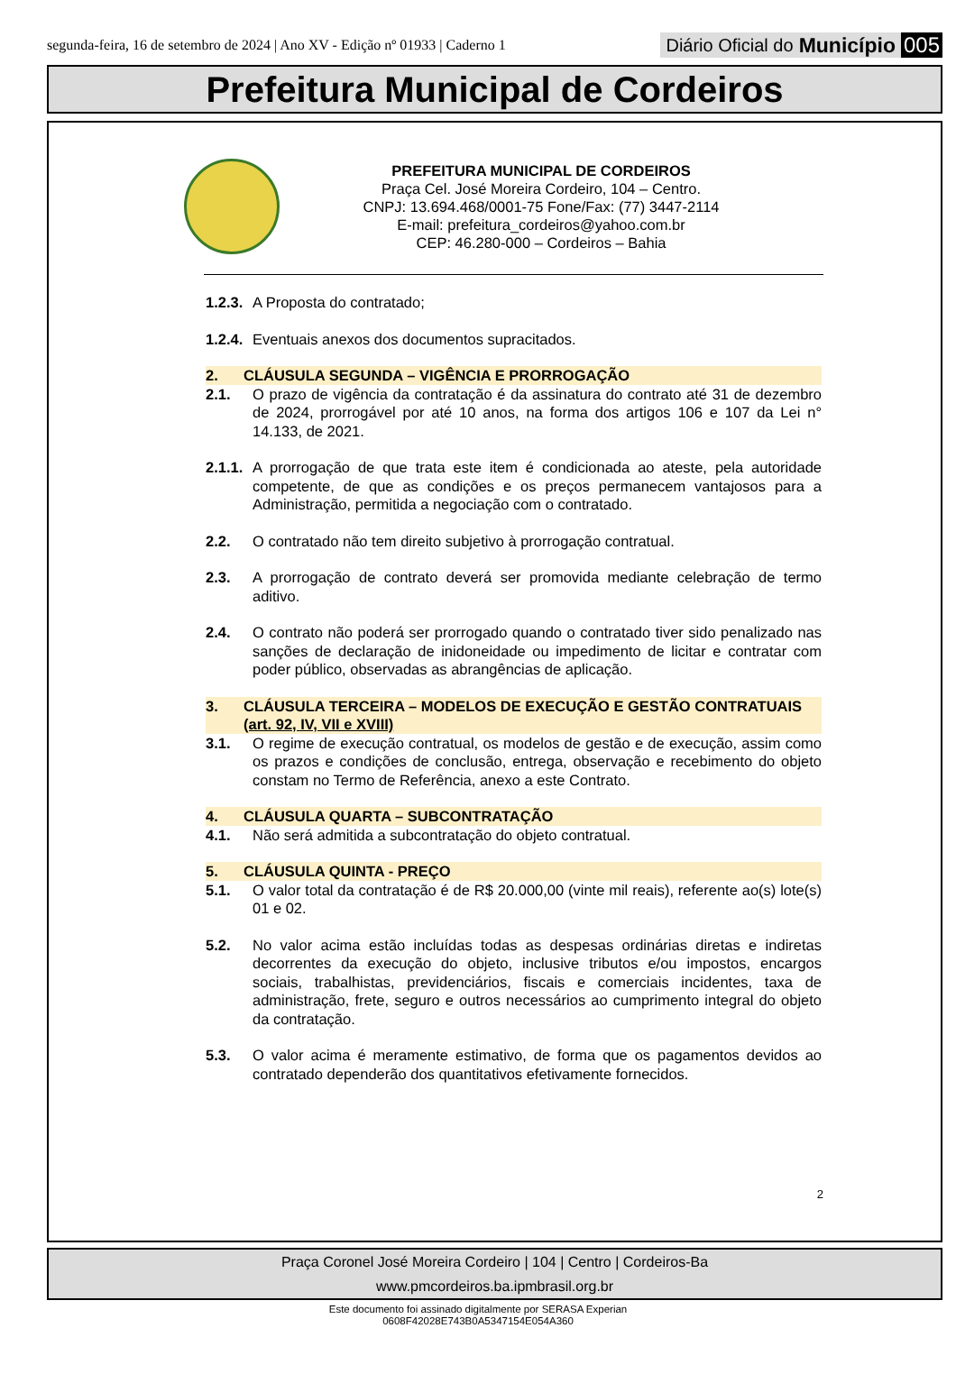segunda-feira, 16 de setembro de 2024 | Ano XV - Edição nº 01933 | Caderno 1
Diário Oficial do Município 005
Prefeitura Municipal de Cordeiros
PREFEITURA MUNICIPAL DE CORDEIROS
Praça Cel. José Moreira Cordeiro, 104 – Centro.
CNPJ: 13.694.468/0001-75 Fone/Fax: (77) 3447-2114
E-mail: prefeitura_cordeiros@yahoo.com.br
CEP: 46.280-000 – Cordeiros – Bahia
1.2.3. A Proposta do contratado;
1.2.4. Eventuais anexos dos documentos supracitados.
2. CLÁUSULA SEGUNDA – VIGÊNCIA E PRORROGAÇÃO
2.1. O prazo de vigência da contratação é da assinatura do contrato até 31 de dezembro de 2024, prorrogável por até 10 anos, na forma dos artigos 106 e 107 da Lei n° 14.133, de 2021.
2.1.1. A prorrogação de que trata este item é condicionada ao ateste, pela autoridade competente, de que as condições e os preços permanecem vantajosos para a Administração, permitida a negociação com o contratado.
2.2. O contratado não tem direito subjetivo à prorrogação contratual.
2.3. A prorrogação de contrato deverá ser promovida mediante celebração de termo aditivo.
2.4. O contrato não poderá ser prorrogado quando o contratado tiver sido penalizado nas sanções de declaração de inidoneidade ou impedimento de licitar e contratar com poder público, observadas as abrangências de aplicação.
3. CLÁUSULA TERCEIRA – MODELOS DE EXECUÇÃO E GESTÃO CONTRATUAIS (art. 92, IV, VII e XVIII)
3.1. O regime de execução contratual, os modelos de gestão e de execução, assim como os prazos e condições de conclusão, entrega, observação e recebimento do objeto constam no Termo de Referência, anexo a este Contrato.
4. CLÁUSULA QUARTA – SUBCONTRATAÇÃO
4.1. Não será admitida a subcontratação do objeto contratual.
5. CLÁUSULA QUINTA - PREÇO
5.1. O valor total da contratação é de R$ 20.000,00 (vinte mil reais), referente ao(s) lote(s) 01 e 02.
5.2. No valor acima estão incluídas todas as despesas ordinárias diretas e indiretas decorrentes da execução do objeto, inclusive tributos e/ou impostos, encargos sociais, trabalhistas, previdenciários, fiscais e comerciais incidentes, taxa de administração, frete, seguro e outros necessários ao cumprimento integral do objeto da contratação.
5.3. O valor acima é meramente estimativo, de forma que os pagamentos devidos ao contratado dependerão dos quantitativos efetivamente fornecidos.
2
Praça Coronel José Moreira Cordeiro | 104 | Centro | Cordeiros-Ba
www.pmcordeiros.ba.ipmbrasil.org.br
Este documento foi assinado digitalmente por SERASA Experian
0608F42028E743B0A5347154E054A360